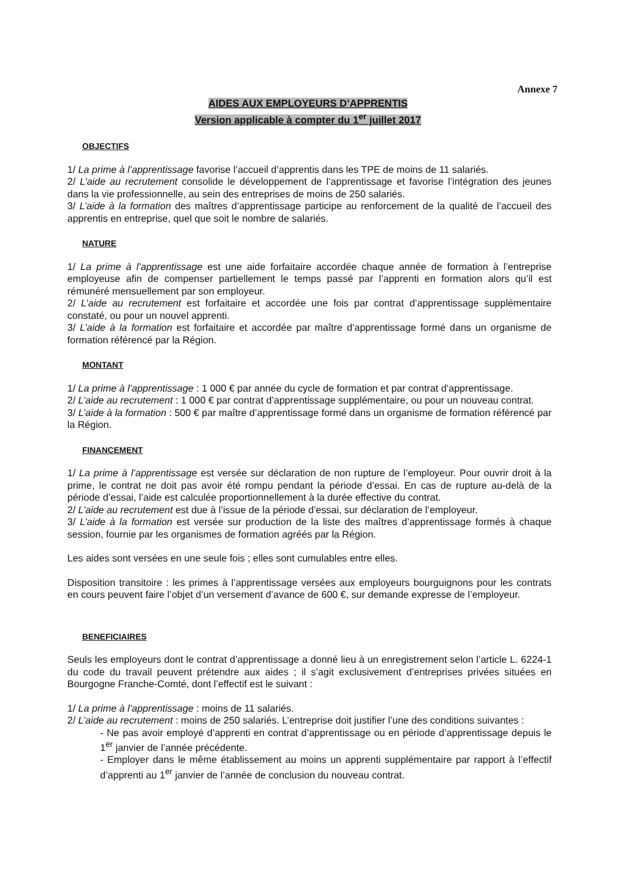Annexe 7
AIDES AUX EMPLOYEURS D’APPRENTIS
Version applicable à compter du 1<sup>er</sup> juillet 2017
OBJECTIFS
1/ La prime à l’apprentissage favorise l’accueil d’apprentis dans les TPE de moins de 11 salariés.
2/ L’aide au recrutement consolide le développement de l’apprentissage et favorise l’intégration des jeunes dans la vie professionnelle, au sein des entreprises de moins de 250 salariés.
3/ L’aide à la formation des maîtres d’apprentissage participe au renforcement de la qualité de l’accueil des apprentis en entreprise, quel que soit le nombre de salariés.
NATURE
1/ La prime à l’apprentissage est une aide forfaitaire accordée chaque année de formation à l’entreprise employeuse afin de compenser partiellement le temps passé par l’apprenti en formation alors qu’il est rémunéré mensuellement par son employeur.
2/ L’aide au recrutement est forfaitaire et accordée une fois par contrat d’apprentissage supplémentaire constaté, ou pour un nouvel apprenti.
3/ L’aide à la formation est forfaitaire et accordée par maître d’apprentissage formé dans un organisme de formation référencé par la Région.
MONTANT
1/ La prime à l’apprentissage : 1 000 € par année du cycle de formation et par contrat d’apprentissage.
2/ L’aide au recrutement : 1 000 € par contrat d’apprentissage supplémentaire, ou pour un nouveau contrat.
3/ L’aide à la formation : 500 € par maître d’apprentissage formé dans un organisme de formation référencé par la Région.
FINANCEMENT
1/ La prime à l’apprentissage est versée sur déclaration de non rupture de l’employeur. Pour ouvrir droit à la prime, le contrat ne doit pas avoir été rompu pendant la période d’essai. En cas de rupture au-delà de la période d’essai, l’aide est calculée proportionnellement à la durée effective du contrat.
2/ L’aide au recrutement est due à l’issue de la période d’essai, sur déclaration de l’employeur.
3/ L’aide à la formation est versée sur production de la liste des maîtres d’apprentissage formés à chaque session, fournie par les organismes de formation agréés par la Région.
Les aides sont versées en une seule fois ; elles sont cumulables entre elles.
Disposition transitoire : les primes à l’apprentissage versées aux employeurs bourguignons pour les contrats en cours peuvent faire l’objet d’un versement d’avance de 600 €, sur demande expresse de l’employeur.
BENEFICIAIRES
Seuls les employeurs dont le contrat d’apprentissage a donné lieu à un enregistrement selon l’article L. 6224-1 du code du travail peuvent prétendre aux aides ; il s’agit exclusivement d’entreprises privées situées en Bourgogne Franche-Comté, dont l’effectif est le suivant :
1/ La prime à l’apprentissage : moins de 11 salariés.
2/ L’aide au recrutement : moins de 250 salariés. L’entreprise doit justifier l’une des conditions suivantes :
- Ne pas avoir employé d’apprenti en contrat d’apprentissage ou en période d’apprentissage depuis le 1<sup>er</sup> janvier de l’année précédente.
- Employer dans le même établissement au moins un apprenti supplémentaire par rapport à l’effectif d’apprenti au 1<sup>er</sup> janvier de l’année de conclusion du nouveau contrat.